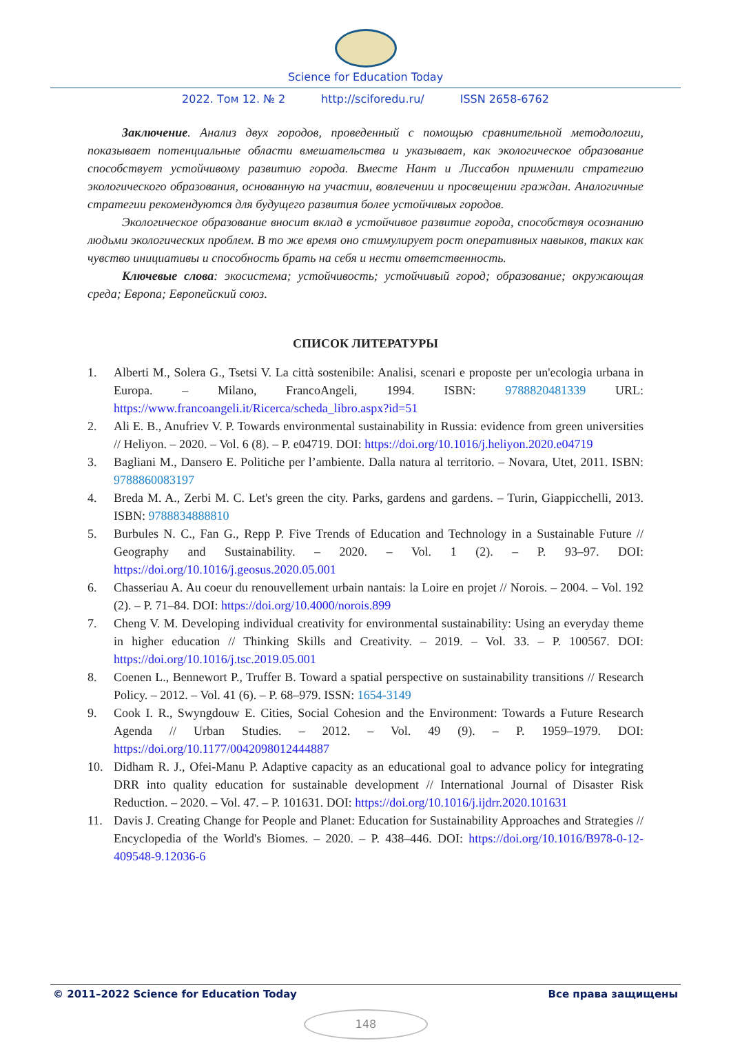Science for Education Today
2022. Том 12. № 2 http://sciforedu.ru/ ISSN 2658-6762
Заключение. Анализ двух городов, проведенный с помощью сравнительной методологии, показывает потенциальные области вмешательства и указывает, как экологическое образование способствует устойчивому развитию города. Вместе Нант и Лиссабон применили стратегию экологического образования, основанную на участии, вовлечении и просвещении граждан. Аналогичные стратегии рекомендуются для будущего развития более устойчивых городов.
Экологическое образование вносит вклад в устойчивое развитие города, способствуя осознанию людьми экологических проблем. В то же время оно стимулирует рост оперативных навыков, таких как чувство инициативы и способность брать на себя и нести ответственность.
Ключевые слова: экосистема; устойчивость; устойчивый город; образование; окружающая среда; Европа; Европейский союз.
СПИСОК ЛИТЕРАТУРЫ
1. Alberti M., Solera G., Tsetsi V. La città sostenibile: Analisi, scenari e proposte per un'ecologia urbana in Europa. – Milano, FrancoAngeli, 1994. ISBN: 9788820481339 URL: https://www.francoangeli.it/Ricerca/scheda_libro.aspx?id=51
2. Ali E. B., Anufriev V. P. Towards environmental sustainability in Russia: evidence from green universities // Heliyon. – 2020. – Vol. 6 (8). – P. e04719. DOI: https://doi.org/10.1016/j.heliyon.2020.e04719
3. Bagliani M., Dansero E. Politiche per l’ambiente. Dalla natura al territorio. – Novara, Utet, 2011. ISBN: 9788860083197
4. Breda M. A., Zerbi M. C. Let's green the city. Parks, gardens and gardens. – Turin, Giappicchelli, 2013. ISBN: 9788834888810
5. Burbules N. C., Fan G., Repp P. Five Trends of Education and Technology in a Sustainable Future // Geography and Sustainability. – 2020. – Vol. 1 (2). – P. 93–97. DOI: https://doi.org/10.1016/j.geosus.2020.05.001
6. Chasseriau A. Au coeur du renouvellement urbain nantais: la Loire en projet // Norois. – 2004. – Vol. 192 (2). – P. 71–84. DOI: https://doi.org/10.4000/norois.899
7. Cheng V. M. Developing individual creativity for environmental sustainability: Using an everyday theme in higher education // Thinking Skills and Creativity. – 2019. – Vol. 33. – P. 100567. DOI: https://doi.org/10.1016/j.tsc.2019.05.001
8. Coenen L., Bennewort P., Truffer B. Toward a spatial perspective on sustainability transitions // Research Policy. – 2012. – Vol. 41 (6). – P. 68–979. ISSN: 1654-3149
9. Cook I. R., Swyngdouw E. Cities, Social Cohesion and the Environment: Towards a Future Research Agenda // Urban Studies. – 2012. – Vol. 49 (9). – P. 1959–1979. DOI: https://doi.org/10.1177/0042098012444887
10. Didham R. J., Ofei-Manu P. Adaptive capacity as an educational goal to advance policy for integrating DRR into quality education for sustainable development // International Journal of Disaster Risk Reduction. – 2020. – Vol. 47. – P. 101631. DOI: https://doi.org/10.1016/j.ijdrr.2020.101631
11. Davis J. Creating Change for People and Planet: Education for Sustainability Approaches and Strategies // Encyclopedia of the World's Biomes. – 2020. – P. 438–446. DOI: https://doi.org/10.1016/B978-0-12-409548-9.12036-6
© 2011–2022 Science for Education Today Все права защищены
148